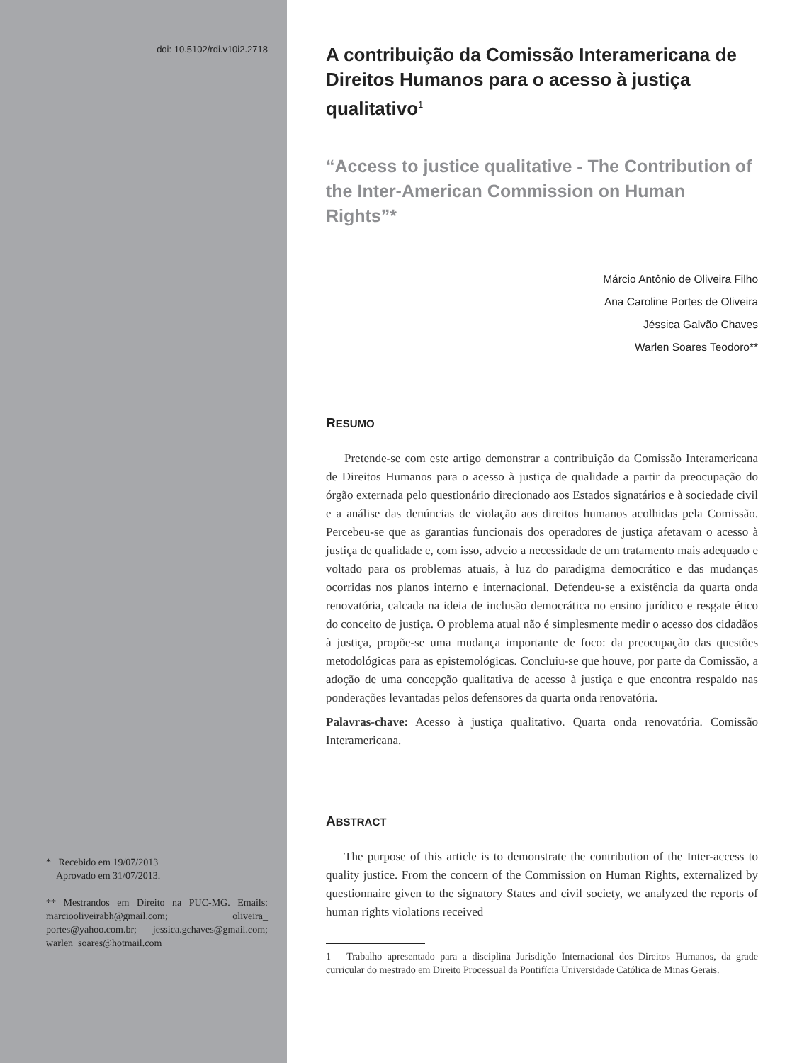doi: 10.5102/rdi.v10i2.2718
* Recebido em 19/07/2013
Aprovado em 31/07/2013.
** Mestrandos em Direito na PUC-MG. Emails: marciooliveirabh@gmail.com; oliveira_ portes@yahoo.com.br; jessica.gchaves@gmail.com; warlen_soares@hotmail.com
A contribuição da Comissão Interamericana de Direitos Humanos para o acesso à justiça qualitativo<sup>1</sup>
“Access to justice qualitative - The Contribution of the Inter-American Commission on Human Rights”*
Márcio Antônio de Oliveira Filho
Ana Caroline Portes de Oliveira
Jéssica Galvão Chaves
Warlen Soares Teodoro**
RESUMO
Pretende-se com este artigo demonstrar a contribuição da Comissão Interamericana de Direitos Humanos para o acesso à justiça de qualidade a partir da preocupação do órgão externada pelo questionário direcionado aos Estados signatários e à sociedade civil e a análise das denúncias de violação aos direitos humanos acolhidas pela Comissão. Percebeu-se que as garantias funcionais dos operadores de justiça afetavam o acesso à justiça de qualidade e, com isso, adveio a necessidade de um tratamento mais adequado e voltado para os problemas atuais, à luz do paradigma democrático e das mudanças ocorridas nos planos interno e internacional. Defendeu-se a existência da quarta onda renovatória, calcada na ideia de inclusão democrática no ensino jurídico e resgate ético do conceito de justiça. O problema atual não é simplesmente medir o acesso dos cidadãos à justiça, propõe-se uma mudança importante de foco: da preocupação das questões metodológicas para as epistemológicas. Concluiu-se que houve, por parte da Comissão, a adoção de uma concepção qualitativa de acesso à justiça e que encontra respaldo nas ponderações levantadas pelos defensores da quarta onda renovatória.
Palavras-chave: Acesso à justiça qualitativo. Quarta onda renovatória. Comissão Interamericana.
ABSTRACT
The purpose of this article is to demonstrate the contribution of the Inter-access to quality justice. From the concern of the Commission on Human Rights, externalized by questionnaire given to the signatory States and civil society, we analyzed the reports of human rights violations received
1 Trabalho apresentado para a disciplina Jurisdição Internacional dos Direitos Humanos, da grade curricular do mestrado em Direito Processual da Pontifícia Universidade Católica de Minas Gerais.